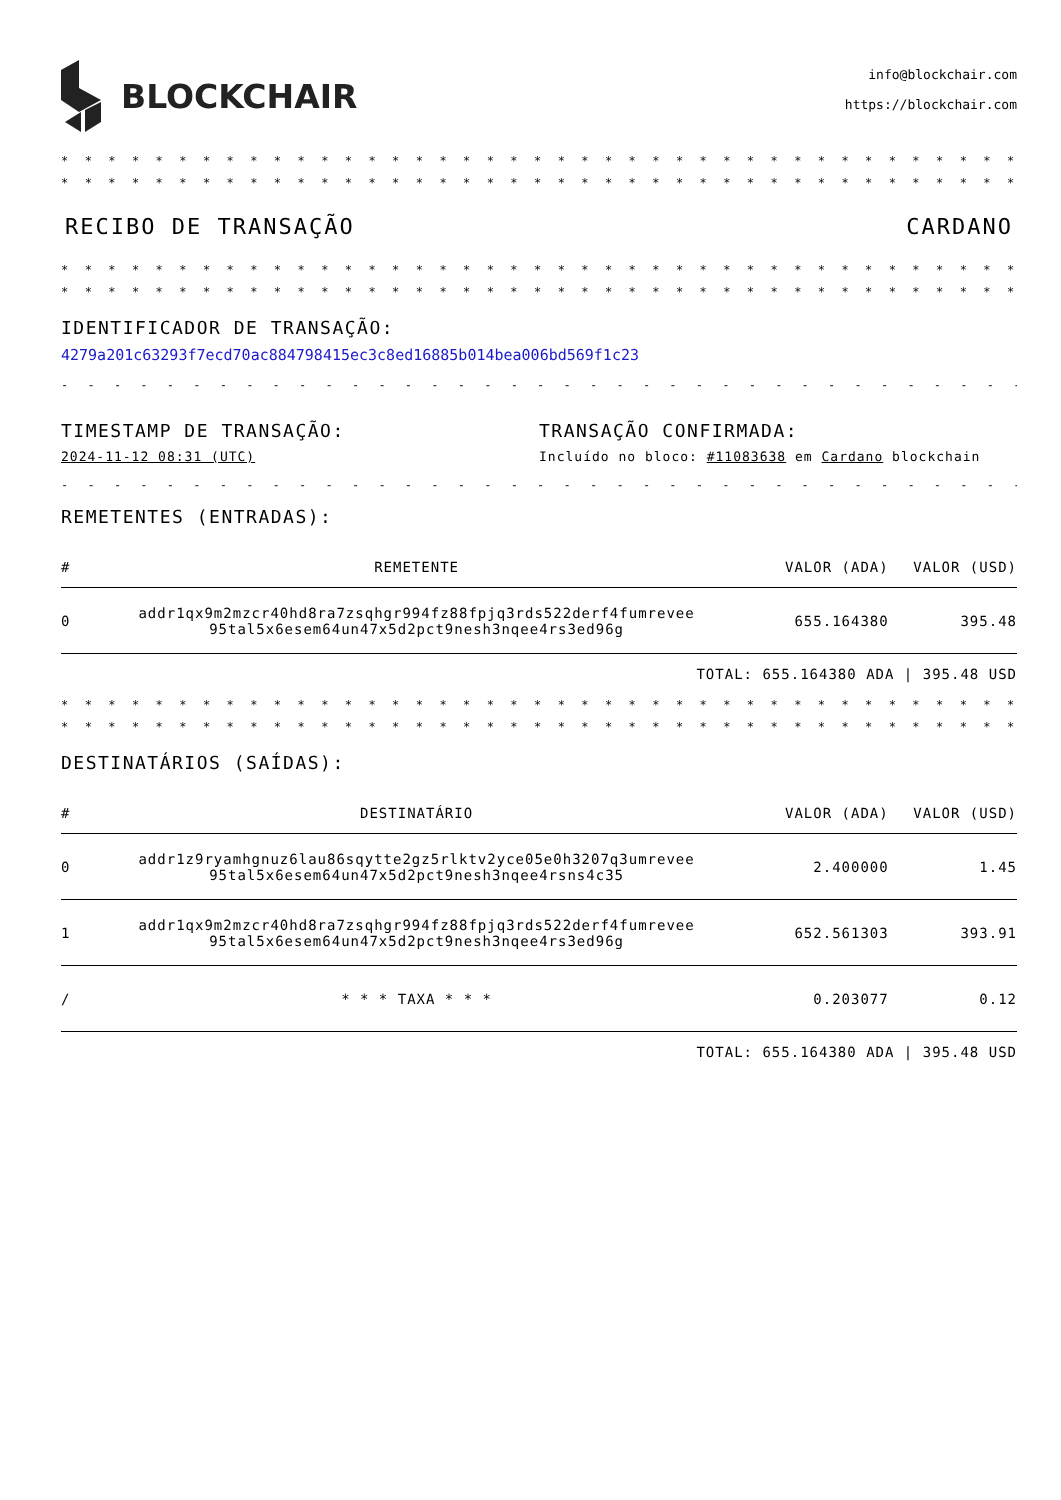BLOCKCHAIR
info@blockchair.com
https://blockchair.com
* * * * * * * * * * * * * * * * * * * * * * * * * * * * * * * * * * * * * * * * * * * * * * * * * * * * * * * * * * * * * * * * *
* * * * * * * * * * * * * * * * * * * * * * * * * * * * * * * * * * * * * * * * * * * * * * * * * * * * * * * * * * * * * * * * *
RECIBO DE TRANSAÇÃO CARDANO
* * * * * * * * * * * * * * * * * * * * * * * * * * * * * * * * * * * * * * * * * * * * * * * * * * * * * * * * * * * * * * * * *
* * * * * * * * * * * * * * * * * * * * * * * * * * * * * * * * * * * * * * * * * * * * * * * * * * * * * * * * * * * * * * * * *
IDENTIFICADOR DE TRANSAÇÃO:
4279a201c63293f7ecd70ac884798415ec3c8ed16885b014bea006bd569f1c23
- - - - - - - - - - - - - - - - - - - - - - - - - - - - - - - - - - - - - - - - - - - - - - - - - - - - - - - - - - - -
TIMESTAMP DE TRANSAÇÃO:
2024-11-12 08:31 (UTC)
TRANSAÇÃO CONFIRMADA:
Incluído no bloco: #11083638 em Cardano blockchain
- - - - - - - - - - - - - - - - - - - - - - - - - - - - - - - - - - - - - - - - - - - - - - - - - - - - - - - - - - - -
REMETENTES (ENTRADAS):
| # | REMETENTE | VALOR (ADA) | VALOR (USD) |
| --- | --- | --- | --- |
| 0 | addr1qx9m2mzcr40hd8ra7zsqhgr994fz88fpjq3rds522derf4fumrevee 95tal5x6esem64un47x5d2pct9nesh3nqee4rs3ed96g | 655.164380 | 395.48 |
TOTAL: 655.164380 ADA | 395.48 USD
* * * * * * * * * * * * * * * * * * * * * * * * * * * * * * * * * * * * * * * * * * * * * * * * * * * * * * * * * * * * * * * * *
* * * * * * * * * * * * * * * * * * * * * * * * * * * * * * * * * * * * * * * * * * * * * * * * * * * * * * * * * * * * * * * * *
DESTINATÁRIOS (SAÍDAS):
| # | DESTINATÁRIO | VALOR (ADA) | VALOR (USD) |
| --- | --- | --- | --- |
| 0 | addr1z9ryamhgnuz6lau86sqytte2gz5rlktv2yce05e0h3207q3umrevee 95tal5x6esem64un47x5d2pct9nesh3nqee4rsns4c35 | 2.400000 | 1.45 |
| 1 | addr1qx9m2mzcr40hd8ra7zsqhgr994fz88fpjq3rds522derf4fumrevee 95tal5x6esem64un47x5d2pct9nesh3nqee4rs3ed96g | 652.561303 | 393.91 |
| / | * * * TAXA * * * | 0.203077 | 0.12 |
TOTAL: 655.164380 ADA | 395.48 USD